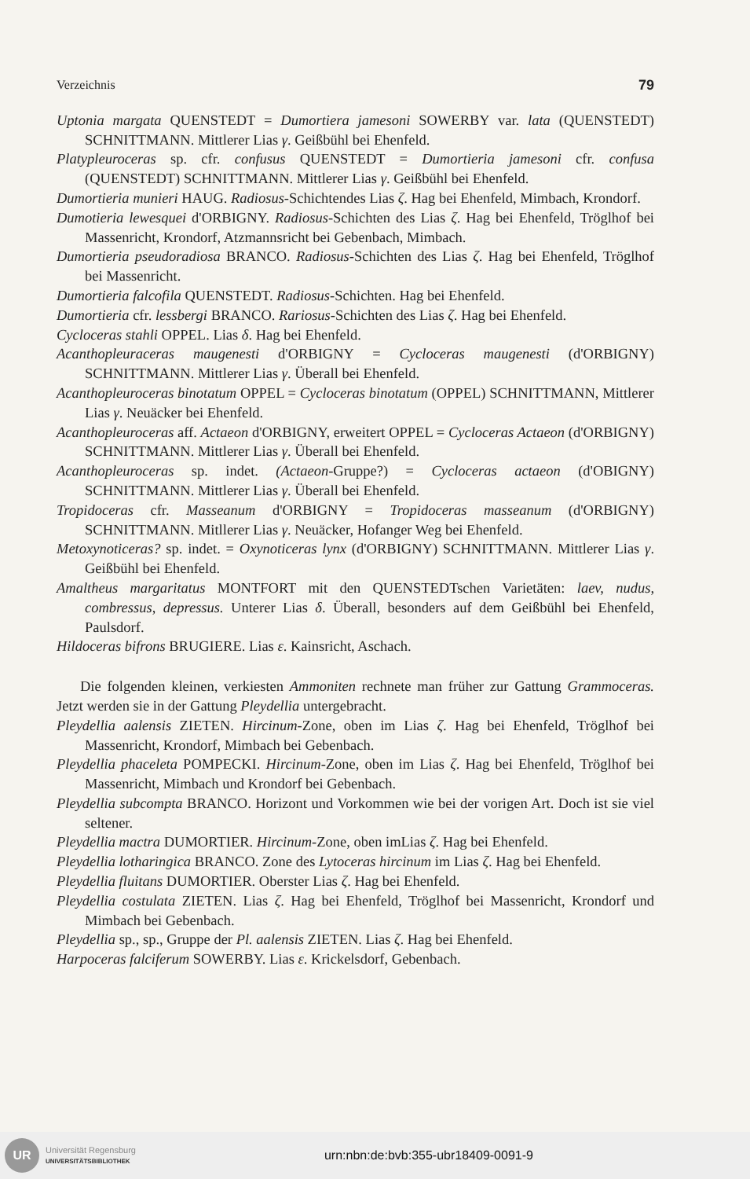Verzeichnis 79
Uptonia margata QUENSTEDT = Dumortiera jamesoni SOWERBY var. lata (QUENSTEDT) SCHNITTMANN. Mittlerer Lias γ. Geißbühl bei Ehenfeld.
Platypleuroceras sp. cfr. confusus QUENSTEDT = Dumortieria jamesoni cfr. confusa (QUENSTEDT) SCHNITTMANN. Mittlerer Lias γ. Geißbühl bei Ehenfeld.
Dumortieria munieri HAUG. Radiosus-Schichtendes Lias ζ. Hag bei Ehenfeld, Mimbach, Krondorf.
Dumotieria lewesquei d'ORBIGNY. Radiosus-Schichten des Lias ζ. Hag bei Ehenfeld, Tröglhof bei Massenricht, Krondorf, Atzmannsricht bei Gebenbach, Mimbach.
Dumortieria pseudoradiosa BRANCO. Radiosus-Schichten des Lias ζ. Hag bei Ehenfeld, Tröglhof bei Massenricht.
Dumortieria falcofila QUENSTEDT. Radiosus-Schichten. Hag bei Ehenfeld.
Dumortieria cfr. lessbergi BRANCO. Rariosus-Schichten des Lias ζ. Hag bei Ehenfeld.
Cycloceras stahli OPPEL. Lias δ. Hag bei Ehenfeld.
Acanthopleuraceras maugenesti d'ORBIGNY = Cycloceras maugenesti (d'ORBIGNY) SCHNITTMANN. Mittlerer Lias γ. Überall bei Ehenfeld.
Acanthopleuroceras binotatum OPPEL = Cycloceras binotatum (OPPEL) SCHNITTMANN, Mittlerer Lias γ. Neuäcker bei Ehenfeld.
Acanthopleuroceras aff. Actaeon d'ORBIGNY, erweitert OPPEL = Cycloceras Actaeon (d'ORBIGNY) SCHNITTMANN. Mittlerer Lias γ. Überall bei Ehenfeld.
Acanthopleuroceras sp. indet. (Actaeon-Gruppe?) = Cycloceras actaeon (d'OBIGNY) SCHNITTMANN. Mittlerer Lias γ. Überall bei Ehenfeld.
Tropidoceras cfr. Masseanum d'ORBIGNY = Tropidoceras masseanum (d'ORBIGNY) SCHNITTMANN. Mitllerer Lias γ. Neuäcker, Hofanger Weg bei Ehenfeld.
Metoxynoticeras? sp. indet. = Oxynoticeras lynx (d'ORBIGNY) SCHNITTMANN. Mittlerer Lias γ. Geißbühl bei Ehenfeld.
Amaltheus margaritatus MONTFORT mit den QUENSTEDTschen Varietäten: laev, nudus, combressus, depressus. Unterer Lias δ. Überall, besonders auf dem Geißbühl bei Ehenfeld, Paulsdorf.
Hildoceras bifrons BRUGIERE. Lias ε. Kainsricht, Aschach.
Die folgenden kleinen, verkiesten Ammoniten rechnete man früher zur Gattung Grammoceras. Jetzt werden sie in der Gattung Pleydellia untergebracht.
Pleydellia aalensis ZIETEN. Hircinum-Zone, oben im Lias ζ. Hag bei Ehenfeld, Tröglhof bei Massenricht, Krondorf, Mimbach bei Gebenbach.
Pleydellia phaceleta POMPECKI. Hircinum-Zone, oben im Lias ζ. Hag bei Ehenfeld, Tröglhof bei Massenricht, Mimbach und Krondorf bei Gebenbach.
Pleydellia subcompta BRANCO. Horizont und Vorkommen wie bei der vorigen Art. Doch ist sie viel seltener.
Pleydellia mactra DUMORTIER. Hircinum-Zone, oben imLias ζ. Hag bei Ehenfeld.
Pleydellia lotharingica BRANCO. Zone des Lytoceras hircinum im Lias ζ. Hag bei Ehenfeld.
Pleydellia fluitans DUMORTIER. Oberster Lias ζ. Hag bei Ehenfeld.
Pleydellia costulata ZIETEN. Lias ζ. Hag bei Ehenfeld, Tröglhof bei Massenricht, Krondorf und Mimbach bei Gebenbach.
Pleydellia sp., sp., Gruppe der Pl. aalensis ZIETEN. Lias ζ. Hag bei Ehenfeld.
Harpoceras falciferum SOWERBY. Lias ε. Krickelsdorf, Gebenbach.
UR
Universität Regensburg
UNIVERSITÄTSBIBLIOTHEK
urn:nbn:de:bvb:355-ubr18409-0091-9